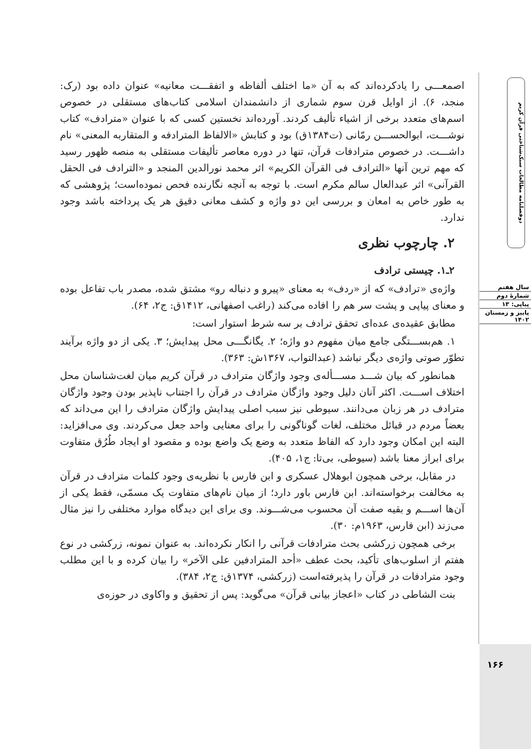اصمعـــی را یادکرده‌اند که به آن «ما اختلف ألفاظه و اتفقـــت معانیه» عنوان داده بود (رک: منجد، ۶). از اوایل قرن سوم شماری از دانشمندان اسلامی کتاب‌های مستقلی در خصوص اسم‌های متعدد برخی از اشیاء تألیف کردند. آورده‌اند نخستین کسی که با عنوان «مترادف» کتاب نوشـــت، ابوالحســـن رمّانی (ت۱۳۸۴ق) بود و کتابش «الالفاظ المترادفه و المتقاربه المعنی» نام داشـــت. در خصوص مترادفات قرآن، تنها در دوره معاصر تألیفات مستقلی به منصه ظهور رسید که مهم ترین آنها «الترادف فی القرآن الکریم» اثر محمد نورالدین المنجد و «الترادف فی الحقل القرآنی» اثر عبدالعال سالم مکرم است. با توجه به آنچه نگارنده فحص نموده‌است؛ پژوهشی که به طور خاص به امعان و بررسی این دو واژه و کشف معانی دقیق هر یک پرداخته باشد وجود ندارد.
۲. چارچوب نظری
۲ـ۱. چیستی ترادف
واژه‌ی «ترادف» که از «ردف» به معنای «پیرو و دنباله رو» مشتق شده، مصدر باب تفاعل بوده و معنای پیاپی و پشت سر هم را افاده می‌کند (راغب اصفهانی، ۱۴۱۲ق: ج۲، ۶۴).
مطابق عقیده‌ی عده‌ای تحقق ترادف بر سه شرط استوار است:
۱. هم‌بســـتگی جامع میان مفهوم دو واژه؛ ۲. یگانگـــی محل پیدایش؛ ۳. یکی از دو واژه برآیند تطوّر صوتی واژه‌ی دیگر نباشد (عبدالتواب، ۱۳۶۷ش: ۳۶۳).
همانطور که بیان شـــد مســـأله‌ی وجود واژگان مترادف در قرآن کریم میان لغت‌شناسان محل اختلاف اســـت. اکثر آنان دلیل وجود واژگان مترادف در قرآن را اجتناب ناپذیر بودن وجود واژگان مترادف در هر زبان می‌دانند. سیوطی نیز سبب اصلی پیدایش واژگان مترادف را این می‌داند که بعضاً مردم در قبائل مختلف، لغات گوناگونی را برای معنایی واحد جعل می‌کردند. وی می‌افزاید: البته این امکان وجود دارد که الفاظ متعدد به وضع یک واضع بوده و مقصود او ایجاد طُرُق متفاوت برای ابراز معنا باشد (سیوطی، بی‌تا: ج۱، ۴۰۵).
در مقابل، برخی همچون ابوهلال عسکری و ابن فارس با نظریه‌ی وجود کلمات مترادف در قرآن به مخالفت برخواسته‌اند. ابن فارس باور دارد؛ از میان نام‌های متفاوت یک مسمّی، فقط یکی از آن‌ها اســـم و بقیه صفت آن محسوب می‌شـــوند. وی برای این دیدگاه موارد مختلفی را نیز مثال می‌زند (ابن فارس، ۱۹۶۳م: ۳۰).
برخی همچون زرکشی بحث مترادفات قرآنی را انکار نکرده‌اند. به عنوان نمونه، زرکشی در نوع هفتم از اسلوب‌های تأکید، بحث عطف «أحد المترادفین علی الآخر» را بیان کرده و با این مطلب وجود مترادفات در قرآن را پذیرفته‌است (زرکشی، ۱۳۷۴ق: ج۲، ۳۸۴).
بنت الشاطی در کتاب «اعجاز بیانی قرآن» می‌گوید: پس از تحقیق و واکاوی در حوزه‌ی
دوفصلنامه مطالعات سبک‌شناختی قرآن کریم
سال هفتم
شمارهٔ دوم
پیاپی: ۱۳
پاییز و زمستان ۱۴۰۲
۱۶۶